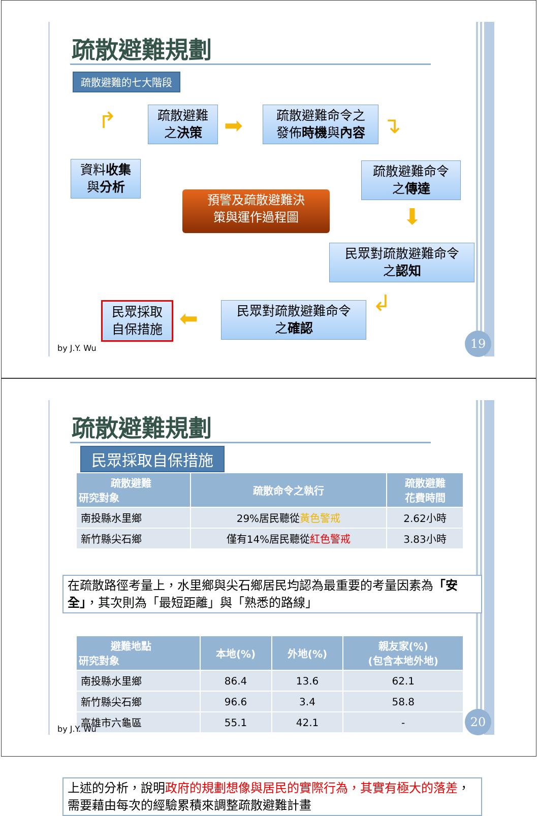疏散避難規劃
疏散避難的七大階段
資料收集
與分析
↱
疏散避難
之決策
➡
疏散避難命令之
發佈時機與內容
↴
疏散避難命令
之傳達
⬇
民眾對疏散避難命令
之認知
↲
民眾對疏散避難命令
之確認
⬅
民眾採取
自保措施
預警及疏散避難決
策與運作過程圖
by J.Y. Wu
19
疏散避難規劃
民眾採取自保措施
| 疏散避難 研究對象 | 疏散命令之執行 | 疏散避難 花費時間 |
| --- | --- | --- |
| 南投縣水里鄉 | 29%居民聽從 黃色警戒 | 2.62小時 |
| 新竹縣尖石鄉 | 僅有14%居民聽從 紅色警戒 | 3.83小時 |
在疏散路徑考量上，水里鄉與尖石鄉居民均認為最重要的考量因素為「安全」，其次則為「最短距離」與「熟悉的路線」
| 避難地點 研究對象 | 本地(%) | 外地(%) | 親友家(%) (包含本地外地) |
| --- | --- | --- | --- |
| 南投縣水里鄉 | 86.4 | 13.6 | 62.1 |
| 新竹縣尖石鄉 | 96.6 | 3.4 | 58.8 |
| 高雄市六龜區 | 55.1 | 42.1 | - |
上述的分析，說明政府的規劃想像與居民的實際行為，其實有極大的落差，需要藉由每次的經驗累積來調整疏散避難計畫
by J.Y. Wu
20